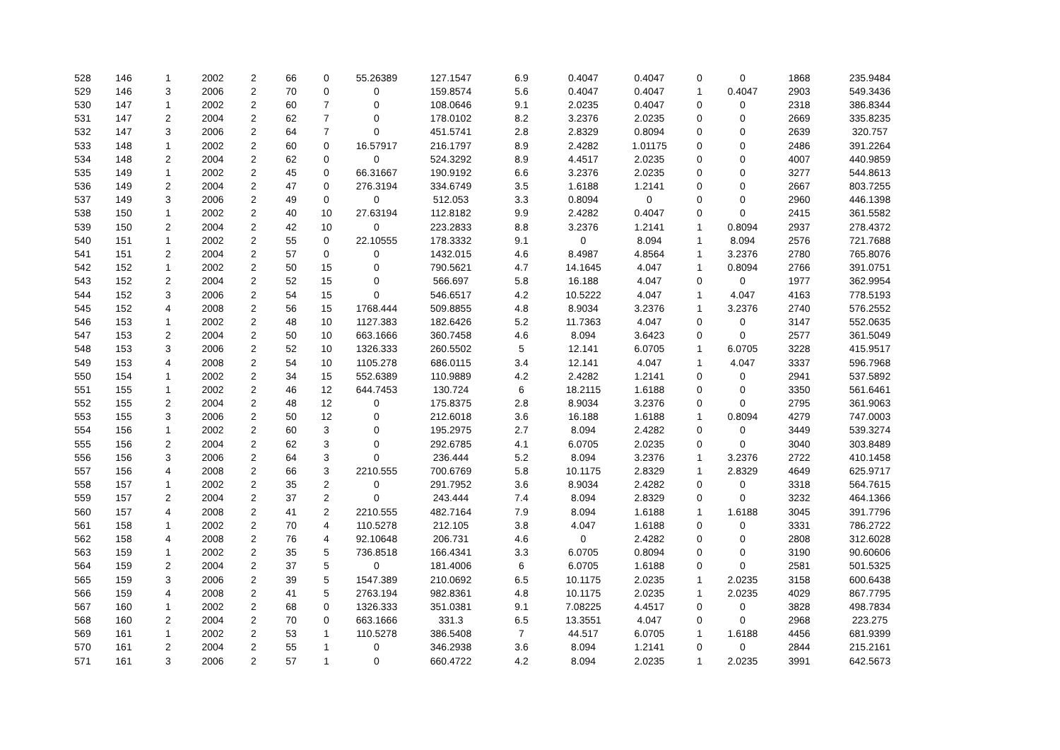| 528 | 146 | 1 | 2002 | 2 | 66 | 0 | 55.26389 | 127.1547 | 6.9 | 0.4047 | 0.4047 | 0 | 0 | 1868 | 235.9484 |
| 529 | 146 | 3 | 2006 | 2 | 70 | 0 | 0 | 159.8574 | 5.6 | 0.4047 | 0.4047 | 1 | 0.4047 | 2903 | 549.3436 |
| 530 | 147 | 1 | 2002 | 2 | 60 | 7 | 0 | 108.0646 | 9.1 | 2.0235 | 0.4047 | 0 | 0 | 2318 | 386.8344 |
| 531 | 147 | 2 | 2004 | 2 | 62 | 7 | 0 | 178.0102 | 8.2 | 3.2376 | 2.0235 | 0 | 0 | 2669 | 335.8235 |
| 532 | 147 | 3 | 2006 | 2 | 64 | 7 | 0 | 451.5741 | 2.8 | 2.8329 | 0.8094 | 0 | 0 | 2639 | 320.757 |
| 533 | 148 | 1 | 2002 | 2 | 60 | 0 | 16.57917 | 216.1797 | 8.9 | 2.4282 | 1.01175 | 0 | 0 | 2486 | 391.2264 |
| 534 | 148 | 2 | 2004 | 2 | 62 | 0 | 0 | 524.3292 | 8.9 | 4.4517 | 2.0235 | 0 | 0 | 4007 | 440.9859 |
| 535 | 149 | 1 | 2002 | 2 | 45 | 0 | 66.31667 | 190.9192 | 6.6 | 3.2376 | 2.0235 | 0 | 0 | 3277 | 544.8613 |
| 536 | 149 | 2 | 2004 | 2 | 47 | 0 | 276.3194 | 334.6749 | 3.5 | 1.6188 | 1.2141 | 0 | 0 | 2667 | 803.7255 |
| 537 | 149 | 3 | 2006 | 2 | 49 | 0 | 0 | 512.053 | 3.3 | 0.8094 | 0 | 0 | 0 | 2960 | 446.1398 |
| 538 | 150 | 1 | 2002 | 2 | 40 | 10 | 27.63194 | 112.8182 | 9.9 | 2.4282 | 0.4047 | 0 | 0 | 2415 | 361.5582 |
| 539 | 150 | 2 | 2004 | 2 | 42 | 10 | 0 | 223.2833 | 8.8 | 3.2376 | 1.2141 | 1 | 0.8094 | 2937 | 278.4372 |
| 540 | 151 | 1 | 2002 | 2 | 55 | 0 | 22.10555 | 178.3332 | 9.1 | 0 | 8.094 | 1 | 8.094 | 2576 | 721.7688 |
| 541 | 151 | 2 | 2004 | 2 | 57 | 0 | 0 | 1432.015 | 4.6 | 8.4987 | 4.8564 | 1 | 3.2376 | 2780 | 765.8076 |
| 542 | 152 | 1 | 2002 | 2 | 50 | 15 | 0 | 790.5621 | 4.7 | 14.1645 | 4.047 | 1 | 0.8094 | 2766 | 391.0751 |
| 543 | 152 | 2 | 2004 | 2 | 52 | 15 | 0 | 566.697 | 5.8 | 16.188 | 4.047 | 0 | 0 | 1977 | 362.9954 |
| 544 | 152 | 3 | 2006 | 2 | 54 | 15 | 0 | 546.6517 | 4.2 | 10.5222 | 4.047 | 1 | 4.047 | 4163 | 778.5193 |
| 545 | 152 | 4 | 2008 | 2 | 56 | 15 | 1768.444 | 509.8855 | 4.8 | 8.9034 | 3.2376 | 1 | 3.2376 | 2740 | 576.2552 |
| 546 | 153 | 1 | 2002 | 2 | 48 | 10 | 1127.383 | 182.6426 | 5.2 | 11.7363 | 4.047 | 0 | 0 | 3147 | 552.0635 |
| 547 | 153 | 2 | 2004 | 2 | 50 | 10 | 663.1666 | 360.7458 | 4.6 | 8.094 | 3.6423 | 0 | 0 | 2577 | 361.5049 |
| 548 | 153 | 3 | 2006 | 2 | 52 | 10 | 1326.333 | 260.5502 | 5 | 12.141 | 6.0705 | 1 | 6.0705 | 3228 | 415.9517 |
| 549 | 153 | 4 | 2008 | 2 | 54 | 10 | 1105.278 | 686.0115 | 3.4 | 12.141 | 4.047 | 1 | 4.047 | 3337 | 596.7968 |
| 550 | 154 | 1 | 2002 | 2 | 34 | 15 | 552.6389 | 110.9889 | 4.2 | 2.4282 | 1.2141 | 0 | 0 | 2941 | 537.5892 |
| 551 | 155 | 1 | 2002 | 2 | 46 | 12 | 644.7453 | 130.724 | 6 | 18.2115 | 1.6188 | 0 | 0 | 3350 | 561.6461 |
| 552 | 155 | 2 | 2004 | 2 | 48 | 12 | 0 | 175.8375 | 2.8 | 8.9034 | 3.2376 | 0 | 0 | 2795 | 361.9063 |
| 553 | 155 | 3 | 2006 | 2 | 50 | 12 | 0 | 212.6018 | 3.6 | 16.188 | 1.6188 | 1 | 0.8094 | 4279 | 747.0003 |
| 554 | 156 | 1 | 2002 | 2 | 60 | 3 | 0 | 195.2975 | 2.7 | 8.094 | 2.4282 | 0 | 0 | 3449 | 539.3274 |
| 555 | 156 | 2 | 2004 | 2 | 62 | 3 | 0 | 292.6785 | 4.1 | 6.0705 | 2.0235 | 0 | 0 | 3040 | 303.8489 |
| 556 | 156 | 3 | 2006 | 2 | 64 | 3 | 0 | 236.444 | 5.2 | 8.094 | 3.2376 | 1 | 3.2376 | 2722 | 410.1458 |
| 557 | 156 | 4 | 2008 | 2 | 66 | 3 | 2210.555 | 700.6769 | 5.8 | 10.1175 | 2.8329 | 1 | 2.8329 | 4649 | 625.9717 |
| 558 | 157 | 1 | 2002 | 2 | 35 | 2 | 0 | 291.7952 | 3.6 | 8.9034 | 2.4282 | 0 | 0 | 3318 | 564.7615 |
| 559 | 157 | 2 | 2004 | 2 | 37 | 2 | 0 | 243.444 | 7.4 | 8.094 | 2.8329 | 0 | 0 | 3232 | 464.1366 |
| 560 | 157 | 4 | 2008 | 2 | 41 | 2 | 2210.555 | 482.7164 | 7.9 | 8.094 | 1.6188 | 1 | 1.6188 | 3045 | 391.7796 |
| 561 | 158 | 1 | 2002 | 2 | 70 | 4 | 110.5278 | 212.105 | 3.8 | 4.047 | 1.6188 | 0 | 0 | 3331 | 786.2722 |
| 562 | 158 | 4 | 2008 | 2 | 76 | 4 | 92.10648 | 206.731 | 4.6 | 0 | 2.4282 | 0 | 0 | 2808 | 312.6028 |
| 563 | 159 | 1 | 2002 | 2 | 35 | 5 | 736.8518 | 166.4341 | 3.3 | 6.0705 | 0.8094 | 0 | 0 | 3190 | 90.60606 |
| 564 | 159 | 2 | 2004 | 2 | 37 | 5 | 0 | 181.4006 | 6 | 6.0705 | 1.6188 | 0 | 0 | 2581 | 501.5325 |
| 565 | 159 | 3 | 2006 | 2 | 39 | 5 | 1547.389 | 210.0692 | 6.5 | 10.1175 | 2.0235 | 1 | 2.0235 | 3158 | 600.6438 |
| 566 | 159 | 4 | 2008 | 2 | 41 | 5 | 2763.194 | 982.8361 | 4.8 | 10.1175 | 2.0235 | 1 | 2.0235 | 4029 | 867.7795 |
| 567 | 160 | 1 | 2002 | 2 | 68 | 0 | 1326.333 | 351.0381 | 9.1 | 7.08225 | 4.4517 | 0 | 0 | 3828 | 498.7834 |
| 568 | 160 | 2 | 2004 | 2 | 70 | 0 | 663.1666 | 331.3 | 6.5 | 13.3551 | 4.047 | 0 | 0 | 2968 | 223.275 |
| 569 | 161 | 1 | 2002 | 2 | 53 | 1 | 110.5278 | 386.5408 | 7 | 44.517 | 6.0705 | 1 | 1.6188 | 4456 | 681.9399 |
| 570 | 161 | 2 | 2004 | 2 | 55 | 1 | 0 | 346.2938 | 3.6 | 8.094 | 1.2141 | 0 | 0 | 2844 | 215.2161 |
| 571 | 161 | 3 | 2006 | 2 | 57 | 1 | 0 | 660.4722 | 4.2 | 8.094 | 2.0235 | 1 | 2.0235 | 3991 | 642.5673 |